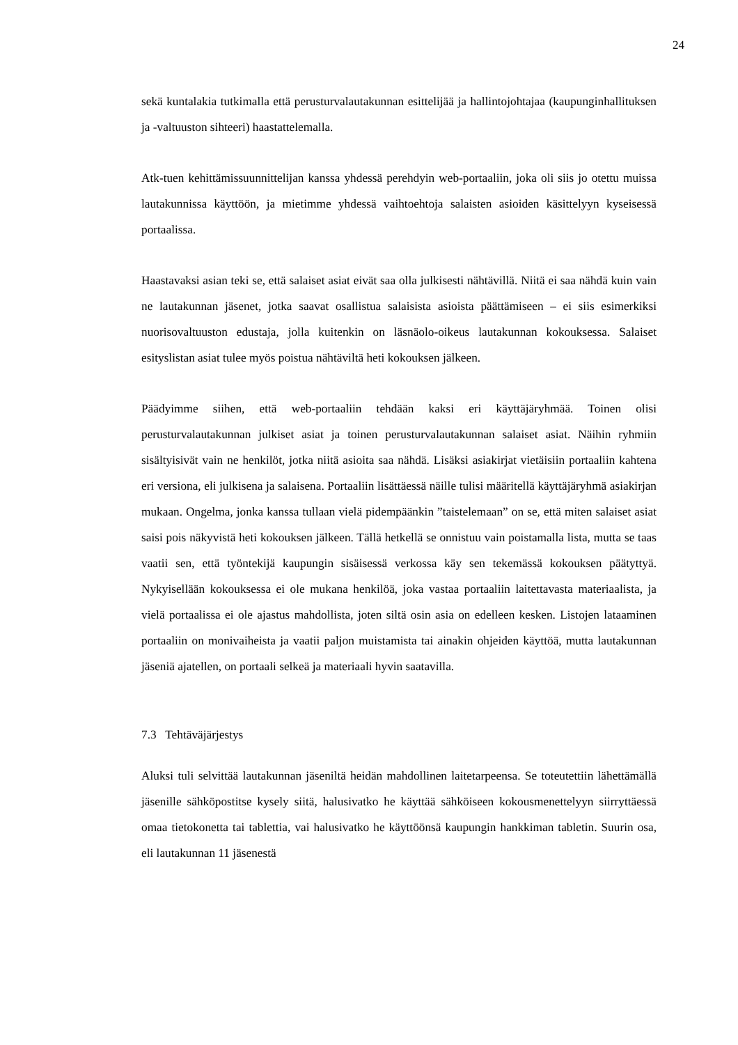24
sekä kuntalakia tutkimalla että perusturvalautakunnan esittelijää ja hallintojohtajaa (kaupunginhallituksen ja -valtuuston sihteeri) haastattelemalla.
Atk-tuen kehittämissuunnittelijan kanssa yhdessä perehdyin web-portaaliin, joka oli siis jo otettu muissa lautakunnissa käyttöön, ja mietimme yhdessä vaihtoehtoja salaisten asioiden käsittelyyn kyseisessä portaalissa.
Haastavaksi asian teki se, että salaiset asiat eivät saa olla julkisesti nähtävillä. Niitä ei saa nähdä kuin vain ne lautakunnan jäsenet, jotka saavat osallistua salaisista asioista päättämiseen – ei siis esimerkiksi nuorisovaltuuston edustaja, jolla kuitenkin on läsnäolo-oikeus lautakunnan kokouksessa. Salaiset esityslistan asiat tulee myös poistua nähtäviltä heti kokouksen jälkeen.
Päädyimme siihen, että web-portaaliin tehdään kaksi eri käyttäjäryhmää. Toinen olisi perusturvalautakunnan julkiset asiat ja toinen perusturvalautakunnan salaiset asiat. Näihin ryhmiin sisältyisivät vain ne henkilöt, jotka niitä asioita saa nähdä. Lisäksi asiakirjat vietäisiin portaaliin kahtena eri versiona, eli julkisena ja salaisena. Portaaliin lisättäessä näille tulisi määritellä käyttäjäryhmä asiakirjan mukaan. Ongelma, jonka kanssa tullaan vielä pidempäänkin ”taistelemaan” on se, että miten salaiset asiat saisi pois näkyvistä heti kokouksen jälkeen. Tällä hetkellä se onnistuu vain poistamalla lista, mutta se taas vaatii sen, että työntekijä kaupungin sisäisessä verkossa käy sen tekemässä kokouksen päätyttyä. Nykyisellään kokouksessa ei ole mukana henkilöä, joka vastaa portaaliin laitettavasta materiaalista, ja vielä portaalissa ei ole ajastus mahdollista, joten siltä osin asia on edelleen kesken. Listojen lataaminen portaaliin on monivaiheista ja vaatii paljon muistamista tai ainakin ohjeiden käyttöä, mutta lautakunnan jäseniä ajatellen, on portaali selkeä ja materiaali hyvin saatavilla.
7.3 Tehtäväjärjestys
Aluksi tuli selvittää lautakunnan jäseniltä heidän mahdollinen laitetarpeensa. Se toteutettiin lähettämällä jäsenille sähköpostitse kysely siitä, halusivatko he käyttää sähköiseen kokousmenettelyyn siirryttäessä omaa tietokonetta tai tablettia, vai halusivatko he käyttöönsä kaupungin hankkiman tabletin. Suurin osa, eli lautakunnan 11 jäsenestä